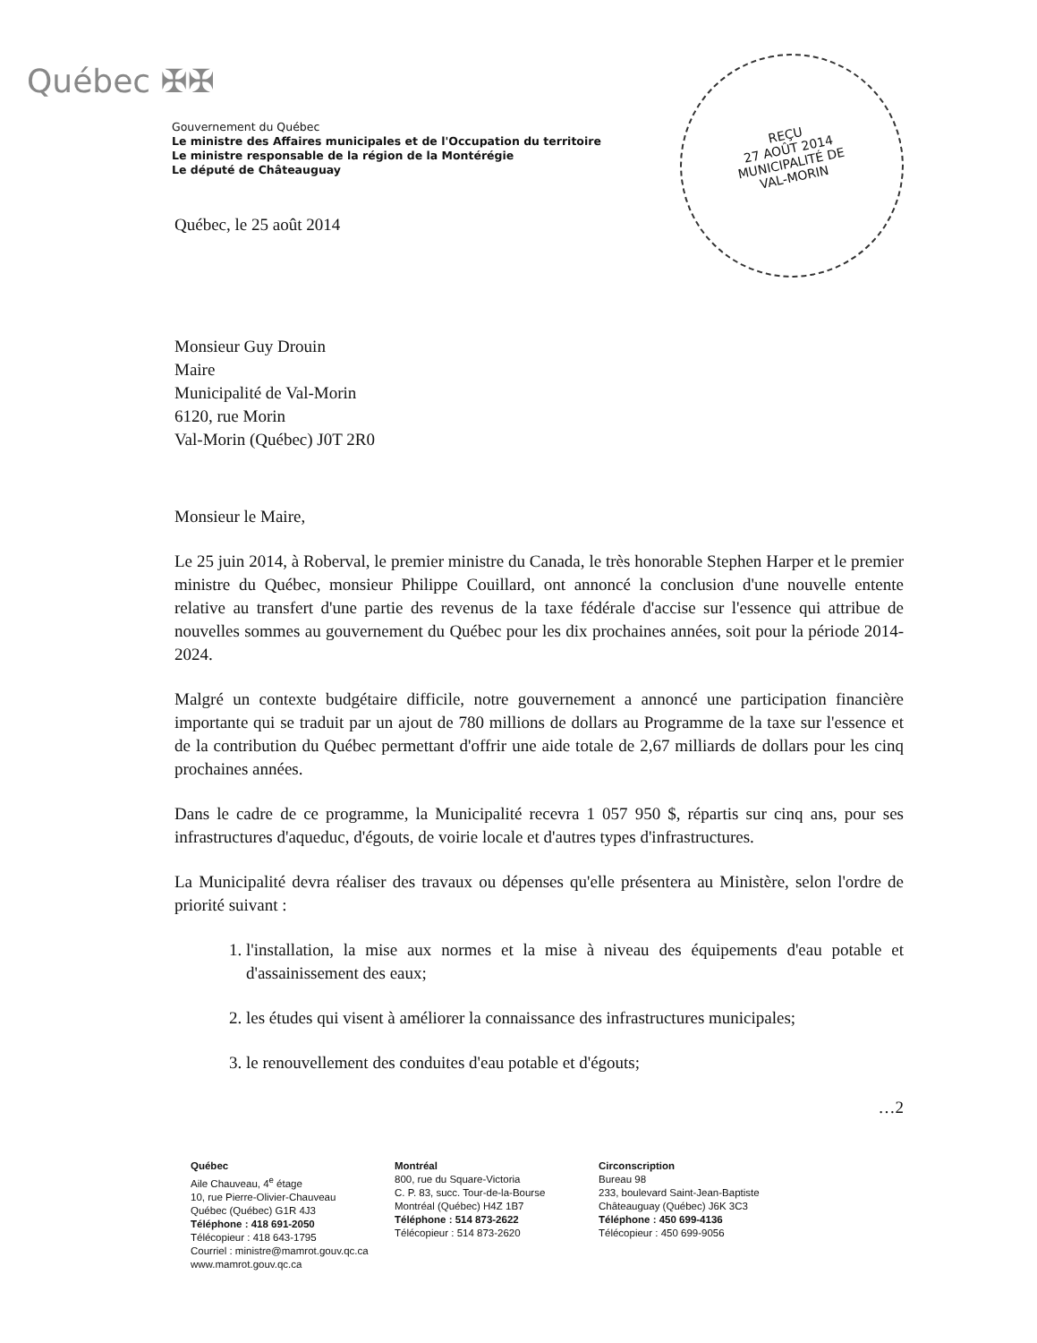Québec ✠✠
Gouvernement du Québec
Le ministre des Affaires municipales et de l'Occupation du territoire
Le ministre responsable de la région de la Montérégie
Le député de Châteauguay
REÇU
27 AOÛT 2014
MUNICIPALITÉ DE
VAL-MORIN
Québec, le 25 août 2014
Monsieur Guy Drouin
Maire
Municipalité de Val-Morin
6120, rue Morin
Val-Morin (Québec) J0T 2R0
Monsieur le Maire,
Le 25 juin 2014, à Roberval, le premier ministre du Canada, le très honorable Stephen Harper et le premier ministre du Québec, monsieur Philippe Couillard, ont annoncé la conclusion d'une nouvelle entente relative au transfert d'une partie des revenus de la taxe fédérale d'accise sur l'essence qui attribue de nouvelles sommes au gouvernement du Québec pour les dix prochaines années, soit pour la période 2014-2024.
Malgré un contexte budgétaire difficile, notre gouvernement a annoncé une participation financière importante qui se traduit par un ajout de 780 millions de dollars au Programme de la taxe sur l'essence et de la contribution du Québec permettant d'offrir une aide totale de 2,67 milliards de dollars pour les cinq prochaines années.
Dans le cadre de ce programme, la Municipalité recevra 1 057 950 $, répartis sur cinq ans, pour ses infrastructures d'aqueduc, d'égouts, de voirie locale et d'autres types d'infrastructures.
La Municipalité devra réaliser des travaux ou dépenses qu'elle présentera au Ministère, selon l'ordre de priorité suivant :
1. l'installation, la mise aux normes et la mise à niveau des équipements d'eau potable et d'assainissement des eaux;
2. les études qui visent à améliorer la connaissance des infrastructures municipales;
3. le renouvellement des conduites d'eau potable et d'égouts;
…2
Québec
Aile Chauveau, 4<sup>e</sup> étage
10, rue Pierre-Olivier-Chauveau
Québec (Québec) G1R 4J3
Téléphone : 418 691-2050
Télécopieur : 418 643-1795
Courriel : ministre@mamrot.gouv.qc.ca
www.mamrot.gouv.qc.ca
Montréal
800, rue du Square-Victoria
C. P. 83, succ. Tour-de-la-Bourse
Montréal (Québec) H4Z 1B7
Téléphone : 514 873-2622
Télécopieur : 514 873-2620
Circonscription
Bureau 98
233, boulevard Saint-Jean-Baptiste
Châteauguay (Québec) J6K 3C3
Téléphone : 450 699-4136
Télécopieur : 450 699-9056